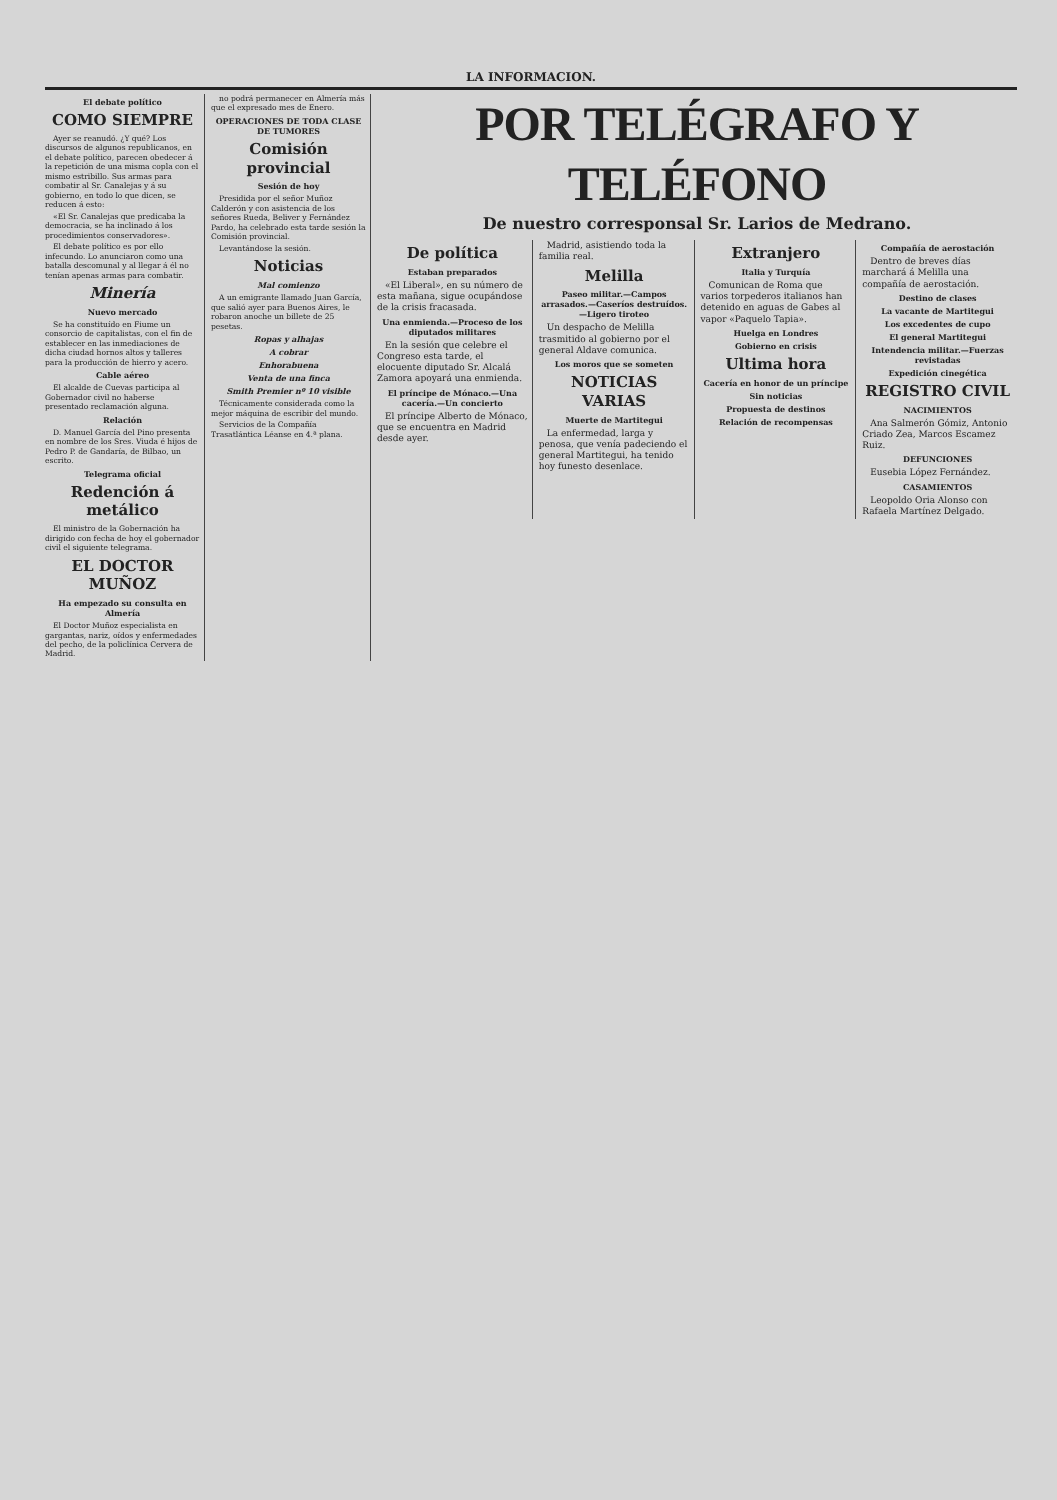LA INFORMACION.
El debate político
COMO SIEMPRE
Ayer se reanudó. ¿Y qué? Los discursos de algunos republicanos, en el debate político, parecen obedecer á la repetición de una misma copla con el mismo estribillo. Sus armas para combatir al Sr. Canalejas y á su gobierno, en todo lo que dicen, se reducen á esto:
«El Sr. Canalejas que predicaba la democracia, se ha inclinado á los procedimientos conservadores».
El debate político es por ello infecundo. Lo anunciaron como una batalla descomunal y al llegar á él no tenían apenas armas para combatir.
Minería
Nuevo mercado
Se ha constituído en Fiume un consorcio de capitalistas, con el fin de establecer en las inmediaciones de dicha ciudad hornos altos y talleres para la producción de hierro y acero.
Cable aéreo
El alcalde de Cuevas participa al Gobernador civil no haberse presentado reclamación alguna.
Relación
D. Manuel García del Pino presenta en nombre de los Sres. Viuda é hijos de Pedro P. de Gandaría, de Bilbao, un escrito.
Telegrama oficial
Redención á metálico
El ministro de la Gobernación ha dirigido con fecha de hoy el gobernador civil el siguiente telegrama.
EL DOCTOR MUÑOZ
Ha empezado su consulta en Almería
El Doctor Muñoz especialista en gargantas, nariz, oídos y enfermedades del pecho, de la policlínica Cervera de Madrid.
no podrá permanecer en Almería más que el expresado mes de Enero.
OPERACIONES DE TODA CLASE DE TUMORES
Comisión provincial
Sesión de hoy
Presidida por el señor Muñoz Calderón y con asistencia de los señores Rueda, Beliver y Fernández Pardo, ha celebrado esta tarde sesión la Comisión provincial.
Levantándose la sesión.
Noticias
Mal comienzo
A un emigrante llamado Juan García, que salió ayer para Buenos Aires, le robaron anoche un billete de 25 pesetas.
Ropas y alhajas
A cobrar
Enhorabuena
Venta de una finca
Smith Premier nº 10 visible
Técnicamente considerada como la mejor máquina de escribir del mundo.
Servicios de la Compañía Trasatlántica Léanse en 4.ª plana.
POR TELÉGRAFO Y TELÉFONO
De nuestro corresponsal Sr. Larios de Medrano.
De política
Estaban preparados
«El Liberal», en su número de esta mañana, sigue ocupándose de la crisis fracasada.
Una enmienda.—Proceso de los diputados militares
En la sesión que celebre el Congreso esta tarde, el elocuente diputado Sr. Alcalá Zamora apoyará una enmienda.
El príncipe de Mónaco.—Una cacería.—Un concierto
El príncipe Alberto de Mónaco, que se encuentra en Madrid desde ayer.
Madrid, asistiendo toda la familia real.
Melilla
Paseo militar.—Campos arrasados.—Caseríos destruídos.—Ligero tiroteo
Un despacho de Melilla trasmitido al gobierno por el general Aldave comunica.
Los moros que se someten
NOTICIAS VARIAS
Muerte de Martitegui
La enfermedad, larga y penosa, que venía padeciendo el general Martitegui, ha tenido hoy funesto desenlace.
Extranjero
Italia y Turquía
Comunican de Roma que varios torpederos italianos han detenido en aguas de Gabes al vapor «Paquelo Tapia».
Huelga en Londres
Gobierno en crisis
Ultima hora
Cacería en honor de un príncipe
Sin noticias
Propuesta de destinos
Relación de recompensas
Compañía de aerostación
Dentro de breves días marchará á Melilla una compañía de aerostación.
Destino de clases
La vacante de Martitegui
Los excedentes de cupo
El general Martitegui
Intendencia militar.—Fuerzas revistadas
Expedición cinegética
REGISTRO CIVIL
NACIMIENTOS
Ana Salmerón Gómiz, Antonio Criado Zea, Marcos Escamez Ruiz.
DEFUNCIONES
Eusebia López Fernández.
CASAMIENTOS
Leopoldo Oria Alonso con Rafaela Martínez Delgado.